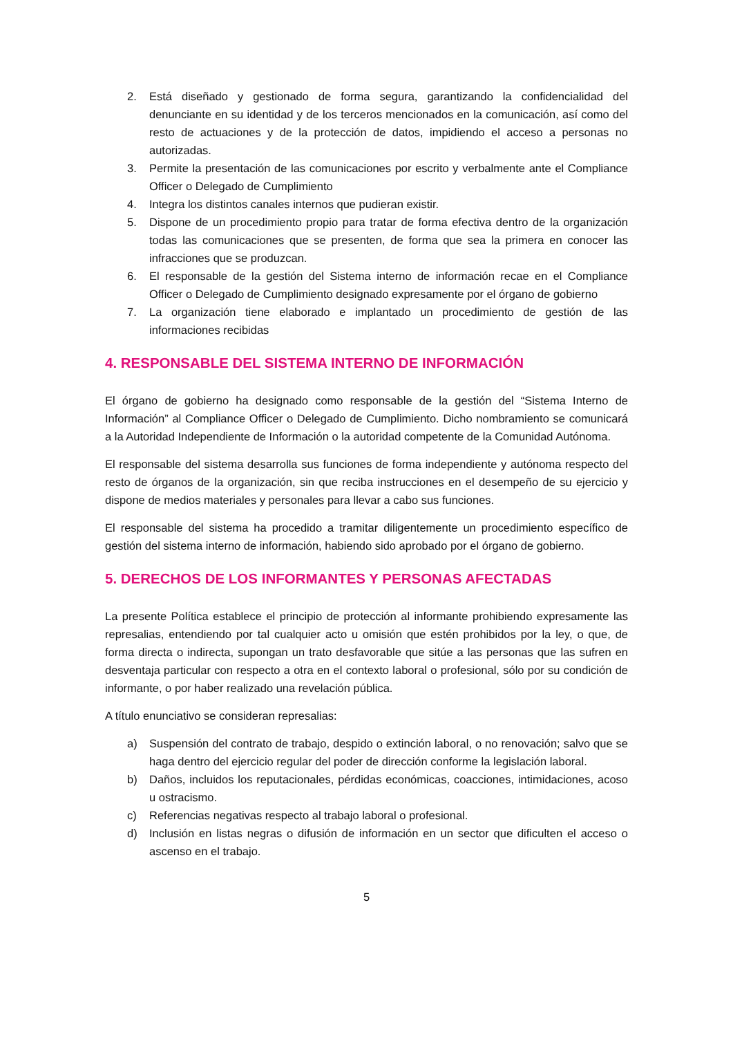2. Está diseñado y gestionado de forma segura, garantizando la confidencialidad del denunciante en su identidad y de los terceros mencionados en la comunicación, así como del resto de actuaciones y de la protección de datos, impidiendo el acceso a personas no autorizadas.
3. Permite la presentación de las comunicaciones por escrito y verbalmente ante el Compliance Officer o Delegado de Cumplimiento
4. Integra los distintos canales internos que pudieran existir.
5. Dispone de un procedimiento propio para tratar de forma efectiva dentro de la organización todas las comunicaciones que se presenten, de forma que sea la primera en conocer las infracciones que se produzcan.
6. El responsable de la gestión del Sistema interno de información recae en el Compliance Officer o Delegado de Cumplimiento designado expresamente por el órgano de gobierno
7. La organización tiene elaborado e implantado un procedimiento de gestión de las informaciones recibidas
4. RESPONSABLE DEL SISTEMA INTERNO DE INFORMACIÓN
El órgano de gobierno ha designado como responsable de la gestión del “Sistema Interno de Información” al Compliance Officer o Delegado de Cumplimiento. Dicho nombramiento se comunicará a la Autoridad Independiente de Información o la autoridad competente de la Comunidad Autónoma.
El responsable del sistema desarrolla sus funciones de forma independiente y autónoma respecto del resto de órganos de la organización, sin que reciba instrucciones en el desempeño de su ejercicio y dispone de medios materiales y personales para llevar a cabo sus funciones.
El responsable del sistema ha procedido a tramitar diligentemente un procedimiento específico de gestión del sistema interno de información, habiendo sido aprobado por el órgano de gobierno.
5. DERECHOS DE LOS INFORMANTES Y PERSONAS AFECTADAS
La presente Política establece el principio de protección al informante prohibiendo expresamente las represalias, entendiendo por tal cualquier acto u omisión que estén prohibidos por la ley, o que, de forma directa o indirecta, supongan un trato desfavorable que sitúe a las personas que las sufren en desventaja particular con respecto a otra en el contexto laboral o profesional, sólo por su condición de informante, o por haber realizado una revelación pública.
A título enunciativo se consideran represalias:
a) Suspensión del contrato de trabajo, despido o extinción laboral, o no renovación; salvo que se haga dentro del ejercicio regular del poder de dirección conforme la legislación laboral.
b) Daños, incluidos los reputacionales, pérdidas económicas, coacciones, intimidaciones, acoso u ostracismo.
c) Referencias negativas respecto al trabajo laboral o profesional.
d) Inclusión en listas negras o difusión de información en un sector que dificulten el acceso o ascenso en el trabajo.
5